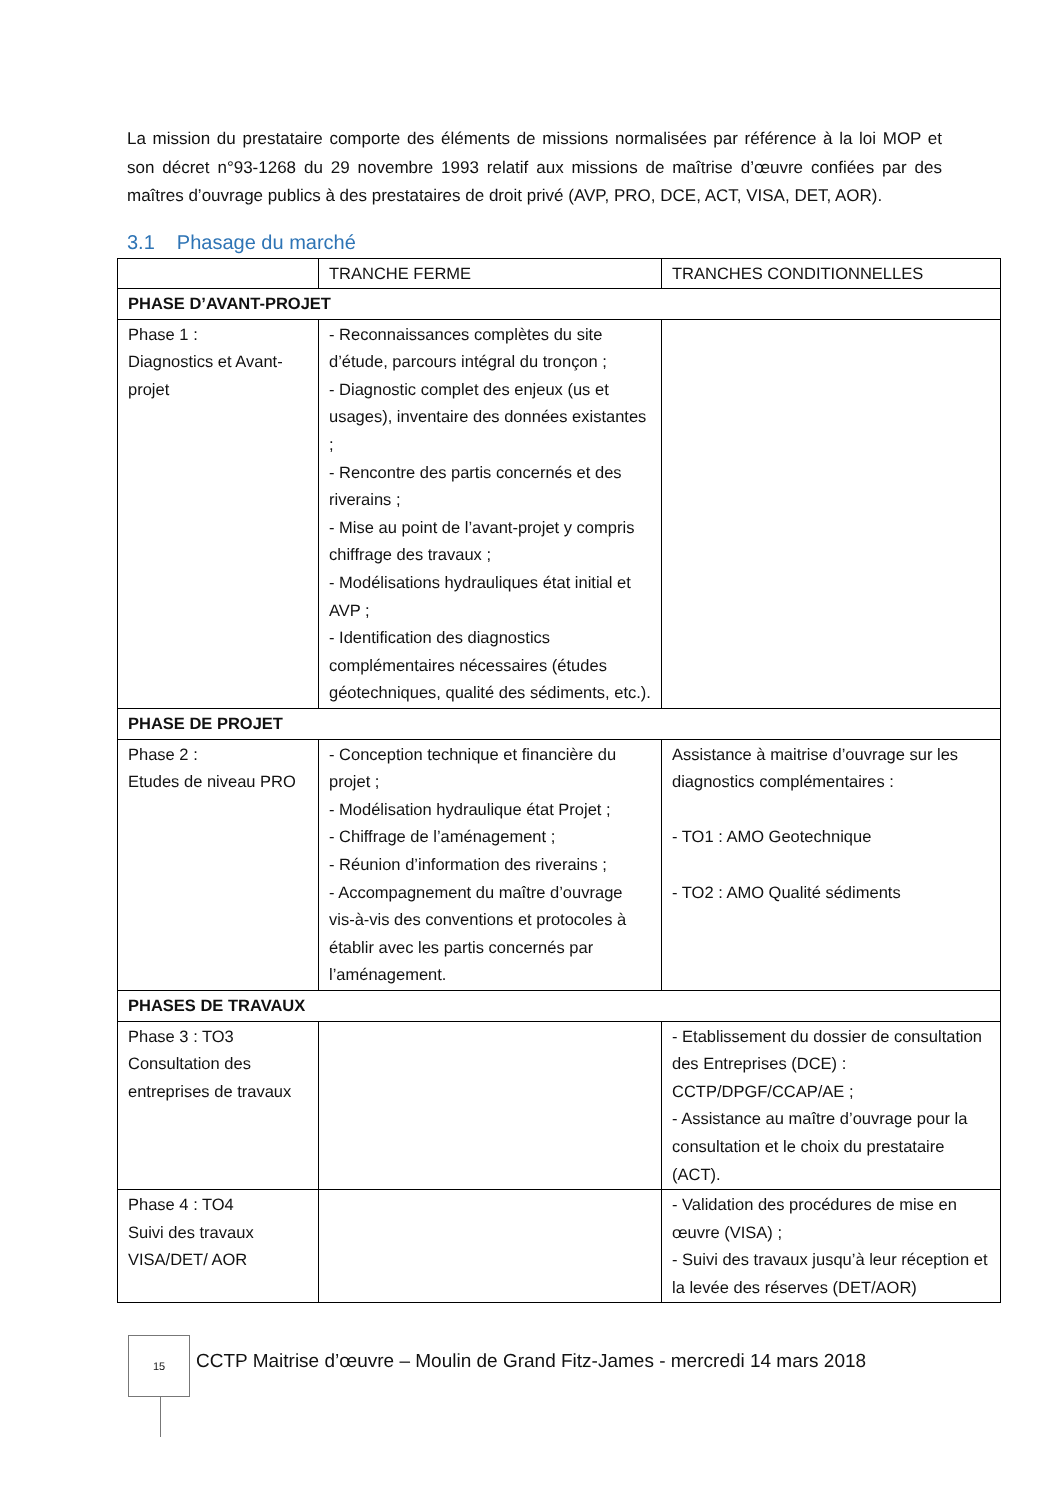La mission du prestataire comporte des éléments de missions normalisées par référence à la loi MOP et son décret n°93-1268 du 29 novembre 1993 relatif aux missions de maîtrise d’œuvre confiées par des maîtres d’ouvrage publics à des prestataires de droit privé (AVP, PRO, DCE, ACT, VISA, DET, AOR).
3.1 Phasage du marché
| | TRANCHE FERME | TRANCHES CONDITIONNELLES |
| --- | --- | --- |
| PHASE D’AVANT-PROJET | | |
| Phase 1 : Diagnostics et Avant-projet | - Reconnaissances complètes du site d’étude, parcours intégral du tronçon ; - Diagnostic complet des enjeux (us et usages), inventaire des données existantes ; - Rencontre des partis concernés et des riverains ; - Mise au point de l’avant-projet y compris chiffrage des travaux ; - Modélisations hydrauliques état initial et AVP ; - Identification des diagnostics complémentaires nécessaires (études géotechniques, qualité des sédiments, etc.). | |
| PHASE DE PROJET | | |
| Phase 2 : Etudes de niveau PRO | - Conception technique et financière du projet ; - Modélisation hydraulique état Projet ; - Chiffrage de l’aménagement ; - Réunion d’information des riverains ; - Accompagnement du maître d’ouvrage vis-à-vis des conventions et protocoles à établir avec les partis concernés par l’aménagement. | Assistance à maitrise d’ouvrage sur les diagnostics complémentaires : - TO1 : AMO Geotechnique - TO2 : AMO Qualité sédiments |
| PHASES DE TRAVAUX | | |
| Phase 3 : TO3 Consultation des entreprises de travaux | | - Etablissement du dossier de consultation des Entreprises (DCE) : CCTP/DPGF/CCAP/AE ; - Assistance au maître d’ouvrage pour la consultation et le choix du prestataire (ACT). |
| Phase 4 : TO4 Suivi des travaux VISA/DET/ AOR | | - Validation des procédures de mise en œuvre (VISA) ; - Suivi des travaux jusqu’à leur réception et la levée des réserves (DET/AOR) |
15
CCTP Maitrise d’œuvre – Moulin de Grand Fitz-James - mercredi 14 mars 2018